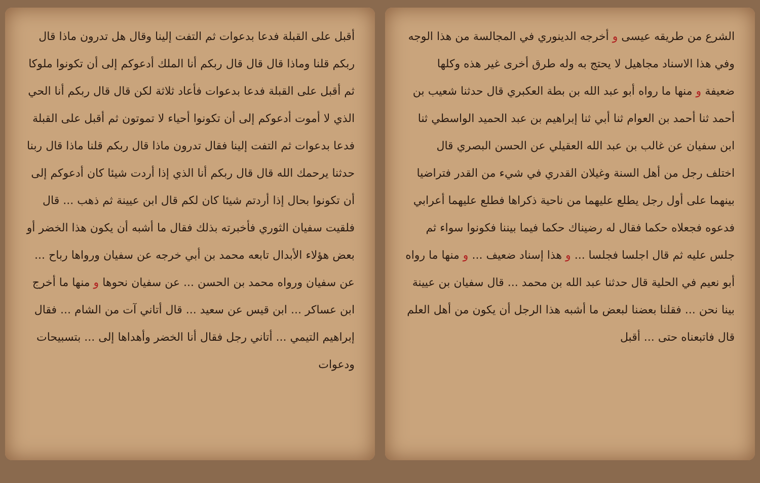الشرع من طريقه عيسى و أخرجه الدينوري في المجالسة من هذا الوجه وفي هذا الاسناد مجاهيل لا يحتج به وله طرق أخرى غير هذه وكلها ضعيفة و منها ما رواه أبو عبد الله بن بطة العكبري قال حدثنا شعيب بن أحمد ثنا أحمد بن العوام ثنا أبي ثنا إبراهيم بن عبد الحميد الواسطي ثنا ابن سفيان عن غالب بن عبد الله العقيلي عن الحسن البصري قال اختلف رجل من أهل السنة وغيلان القدري في شيء من القدر فتراضيا بينهما على أول رجل يطلع عليهما من ناحية ذكراها فطلع عليهما أعرابي فدعوه فجعلاه حكما فقال له رضيناك حكما فيما بيننا فكونوا سواء ثم جلس عليه ثم قال اجلسا فجلسا ... و هذا إسناد ضعيف ... و منها ما رواه أبو نعيم في الحلية قال حدثنا عبد الله بن محمد ... قال سفيان بن عيينة بينا نحن ... فقلنا بعضنا لبعض ما أشبه هذا الرجل أن يكون من أهل العلم قال فاتبعناه حتى ... أقبل
أقبل على القبلة فدعا بدعوات ثم التفت إلينا وقال هل تدرون ماذا قال ربكم قلنا وماذا قال قال قال ربكم أنا الملك أدعوكم إلى أن تكونوا ملوكا ثم أقبل على القبلة فدعا بدعوات فأعاد ثلاثة لكن قال قال ربكم أنا الحي الذي لا أموت أدعوكم إلى أن تكونوا أحياء لا تموتون ثم أقبل على القبلة فدعا بدعوات ثم التفت إلينا فقال تدرون ماذا قال ربكم قلنا ماذا قال ربنا حدثنا يرحمك الله قال قال ربكم أنا الذي إذا أردت شيئا كان أدعوكم إلى أن تكونوا بحال إذا أردتم شيئا كان لكم قال ابن عيينة ثم ذهب ... قال فلقيت سفيان الثوري فأخبرته بذلك فقال ما أشبه أن يكون هذا الخضر أو بعض هؤلاء الأبدال تابعه محمد بن أبي خرجه عن سفيان ورواها رباح ... عن سفيان ورواه محمد بن الحسن ... عن سفيان نحوها و منها ما أخرج ابن عساكر ... ابن قيس عن سعيد ... قال أتاني آت من الشام ... فقال إبراهيم التيمي ... أتاني رجل فقال أنا الخضر وأهداها إلى ... بتسبيحات ودعوات